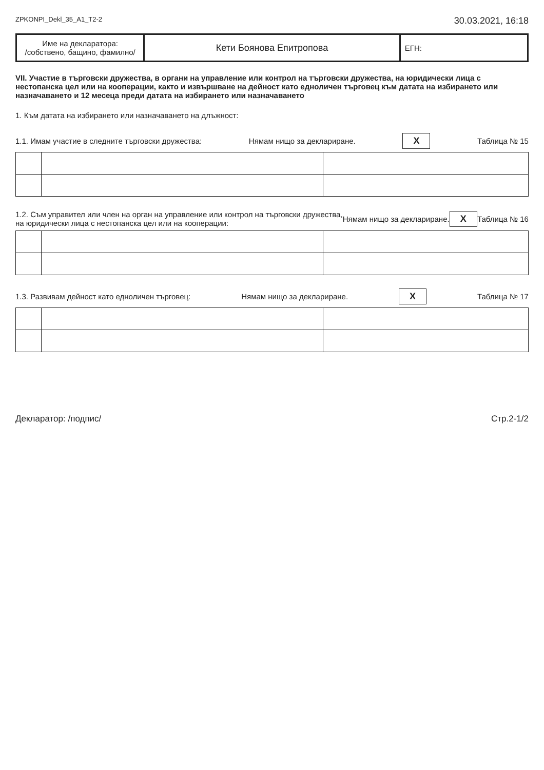ZPKONPI_Dekl_35_A1_T2-2 30.03.2021, 16:18
| Име на декларатора: /собствено, бащино, фамилно/ | Кети Боянова Епитропова | ЕГН: |
VII. Участие в търговски дружества, в органи на управление или контрол на търговски дружества, на юридически лица с нестопанска цел или на кооперации, както и извършване на дейност като едноличен търговец към датата на избирането или назначаването и 12 месеца преди датата на избирането или назначаването
1. Към датата на избирането или назначаването на длъжност:
1.1. Имам участие в следните търговски дружества: Нямам нищо за деклариране. X Таблица № 15
1.2. Съм управител или член на орган на управление или контрол на търговски дружества,
на юридически лица с нестопанска цел или на кооперации: Нямам нищо за деклариране. X Таблица № 16
1.3. Развивам дейност като едноличен търговец: Нямам нищо за деклариране. X Таблица № 17
Декларатор: /подпис/ Стр.2-1/2